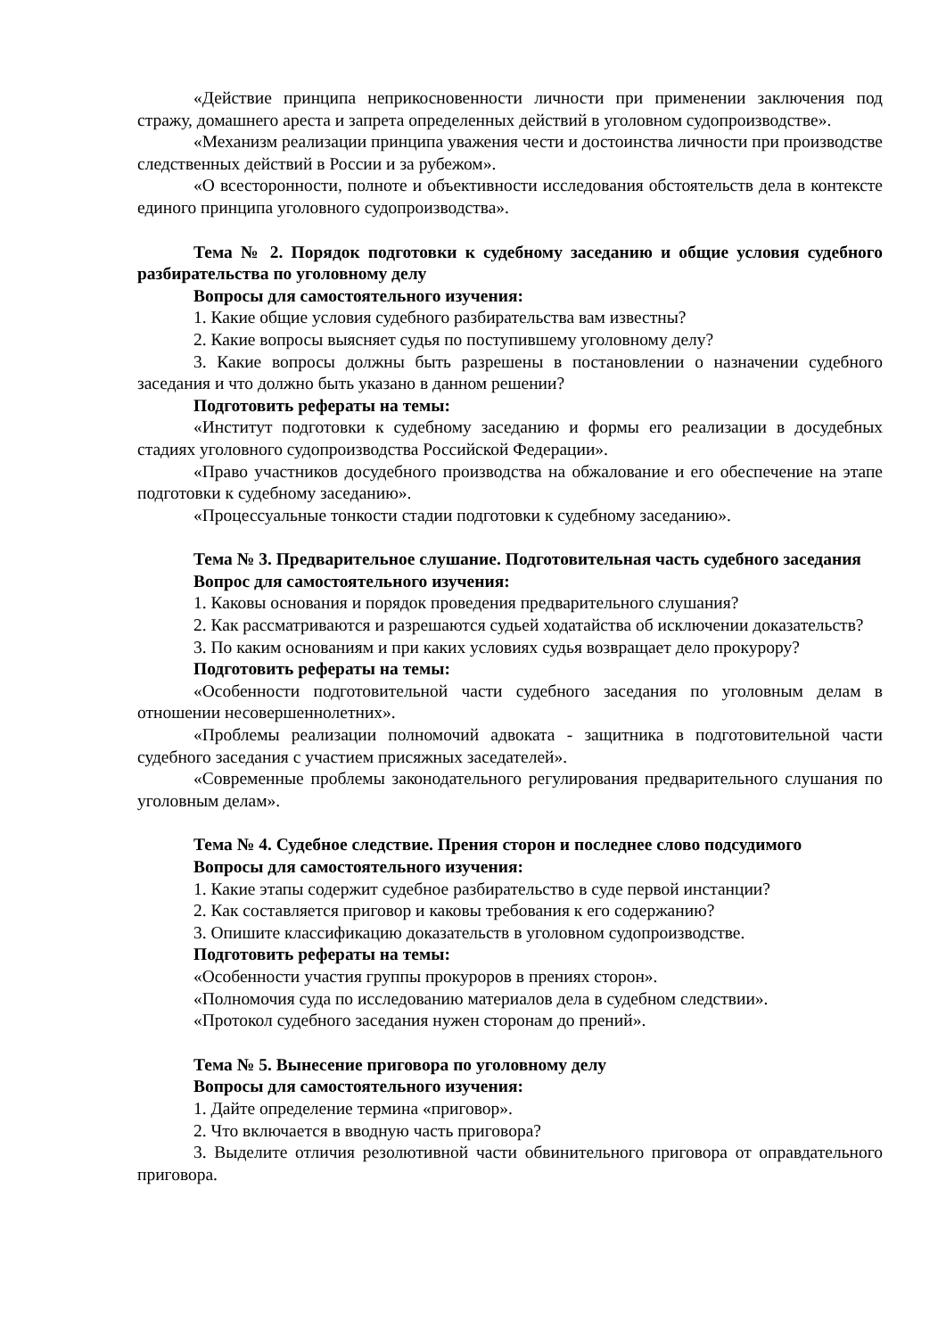«Действие принципа неприкосновенности личности при применении заключения под стражу, домашнего ареста и запрета определенных действий в уголовном судопроизводстве».
«Механизм реализации принципа уважения чести и достоинства личности при производстве следственных действий в России и за рубежом».
«О всесторонности, полноте и объективности исследования обстоятельств дела в контексте единого принципа уголовного судопроизводства».
Тема № 2. Порядок подготовки к судебному заседанию и общие условия судебного разбирательства по уголовному делу
Вопросы для самостоятельного изучения:
1. Какие общие условия судебного разбирательства вам известны?
2. Какие вопросы выясняет судья по поступившему уголовному делу?
3. Какие вопросы должны быть разрешены в постановлении о назначении судебного заседания и что должно быть указано в данном решении?
Подготовить рефераты на темы:
«Институт подготовки к судебному заседанию и формы его реализации в досудебных стадиях уголовного судопроизводства Российской Федерации».
«Право участников досудебного производства на обжалование и его обеспечение на этапе подготовки к судебному заседанию».
«Процессуальные тонкости стадии подготовки к судебному заседанию».
Тема № 3. Предварительное слушание. Подготовительная часть судебного заседания
Вопрос для самостоятельного изучения:
1. Каковы основания и порядок проведения предварительного слушания?
2. Как рассматриваются и разрешаются судьей ходатайства об исключении доказательств?
3. По каким основаниям и при каких условиях судья возвращает дело прокурору?
Подготовить рефераты на темы:
«Особенности подготовительной части судебного заседания по уголовным делам в отношении несовершеннолетних».
«Проблемы реализации полномочий адвоката - защитника в подготовительной части судебного заседания с участием присяжных заседателей».
«Современные проблемы законодательного регулирования предварительного слушания по уголовным делам».
Тема № 4. Судебное следствие. Прения сторон и последнее слово подсудимого
Вопросы для самостоятельного изучения:
1. Какие этапы содержит судебное разбирательство в суде первой инстанции?
2. Как составляется приговор и каковы требования к его содержанию?
3. Опишите классификацию доказательств в уголовном судопроизводстве.
Подготовить рефераты на темы:
«Особенности участия группы прокуроров в прениях сторон».
«Полномочия суда по исследованию материалов дела в судебном следствии».
«Протокол судебного заседания нужен сторонам до прений».
Тема № 5. Вынесение приговора по уголовному делу
Вопросы для самостоятельного изучения:
1. Дайте определение термина «приговор».
2. Что включается в вводную часть приговора?
3. Выделите отличия резолютивной части обвинительного приговора от оправдательного приговора.